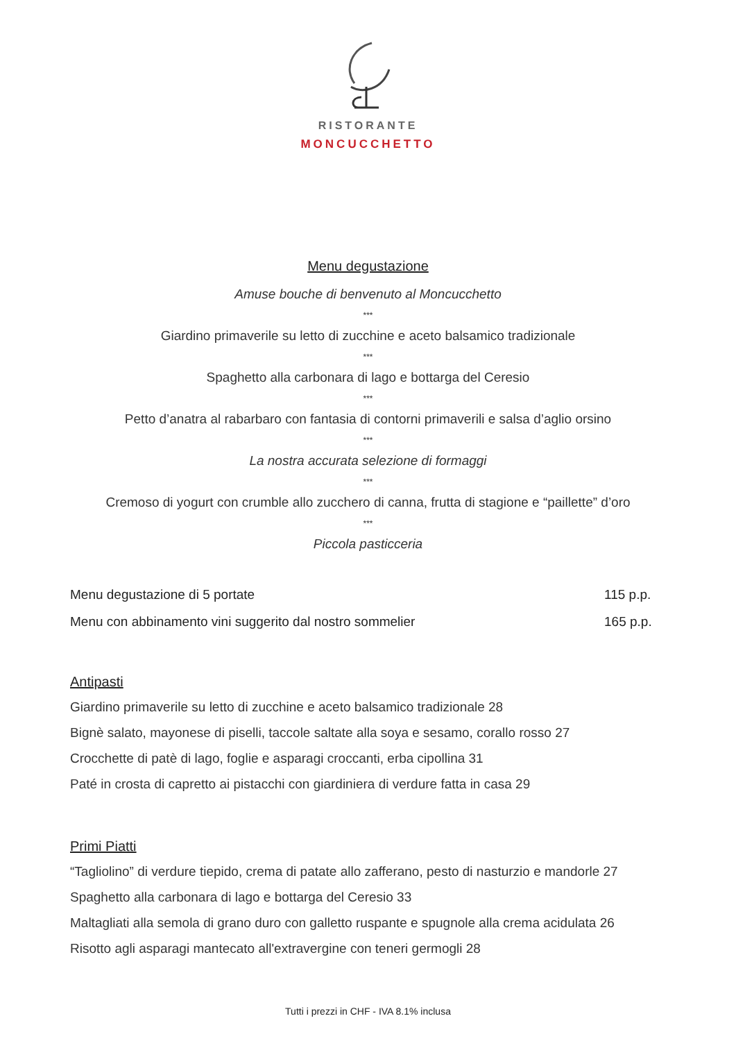RISTORANTE
MONCUCCHETTO
Menu degustazione
Amuse bouche di benvenuto al Moncucchetto
***
Giardino primaverile su letto di zucchine e aceto balsamico tradizionale
***
Spaghetto alla carbonara di lago e bottarga del Ceresio
***
Petto d’anatra al rabarbaro con fantasia di contorni primaverili e salsa d’aglio orsino
***
La nostra accurata selezione di formaggi
***
Cremoso di yogurt con crumble allo zucchero di canna, frutta di stagione e “paillette” d’oro
***
Piccola pasticceria
Menu degustazione di 5 portate 115 p.p.
Menu con abbinamento vini suggerito dal nostro sommelier 165 p.p.
Antipasti
Giardino primaverile su letto di zucchine e aceto balsamico tradizionale 28
Bignè salato, mayonese di piselli, taccole saltate alla soya e sesamo, corallo rosso 27
Crocchette di patè di lago, foglie e asparagi croccanti, erba cipollina 31
Paté in crosta di capretto ai pistacchi con giardiniera di verdure fatta in casa 29
Primi Piatti
“Tagliolino” di verdure tiepido, crema di patate allo zafferano, pesto di nasturzio e mandorle 27
Spaghetto alla carbonara di lago e bottarga del Ceresio 33
Maltagliati alla semola di grano duro con galletto ruspante e spugnole alla crema acidulata 26
Risotto agli asparagi mantecato all'extravergine con teneri germogli 28
Tutti i prezzi in CHF - IVA 8.1% inclusa